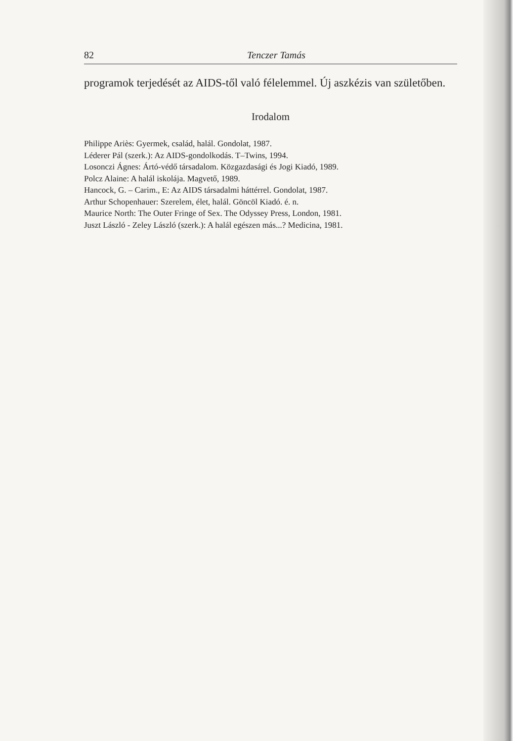82 Tenczer Tamás
programok terjedését az AIDS-től való félelemmel. Új aszkézis van születőben.
Irodalom
Philippe Ariès: Gyermek, család, halál. Gondolat, 1987.
Léderer Pál (szerk.): Az AIDS-gondolkodás. T–Twins, 1994.
Losonczi Ágnes: Ártó-védő társadalom. Közgazdasági és Jogi Kiadó, 1989.
Polcz Alaine: A halál iskolája. Magvető, 1989.
Hancock, G. – Carim., E: Az AIDS társadalmi háttérrel. Gondolat, 1987.
Arthur Schopenhauer: Szerelem, élet, halál. Göncöl Kiadó. é. n.
Maurice North: The Outer Fringe of Sex. The Odyssey Press, London, 1981.
Juszt László - Zeley László (szerk.): A halál egészen más...? Medicina, 1981.